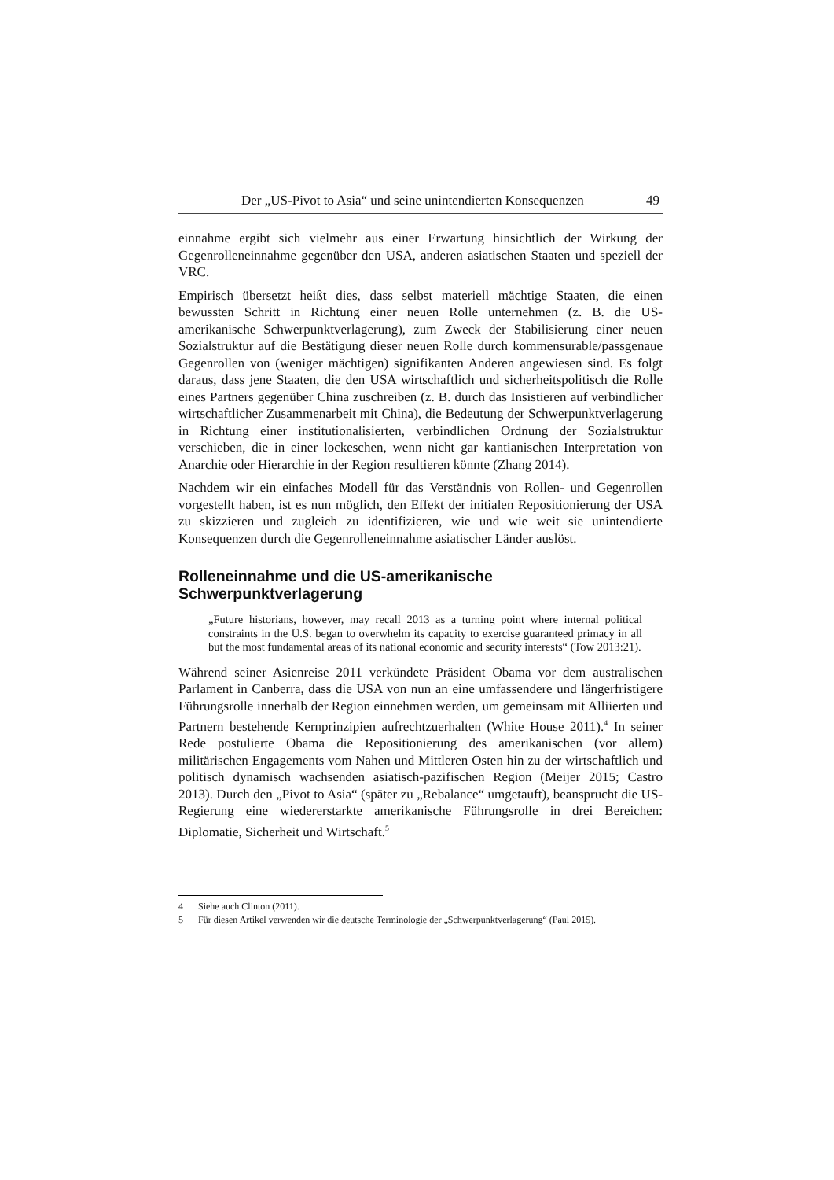Der „US-Pivot to Asia“ und seine unintendierten Konsequenzen 49
einnahme ergibt sich vielmehr aus einer Erwartung hinsichtlich der Wirkung der Gegenrolleneinnahme gegenüber den USA, anderen asiatischen Staaten und speziell der VRC.
Empirisch übersetzt heißt dies, dass selbst materiell mächtige Staaten, die einen bewussten Schritt in Richtung einer neuen Rolle unternehmen (z. B. die US-amerikanische Schwerpunktverlagerung), zum Zweck der Stabilisierung einer neuen Sozialstruktur auf die Bestätigung dieser neuen Rolle durch kommensurable/passgenaue Gegenrollen von (weniger mächtigen) signifikanten Anderen angewiesen sind. Es folgt daraus, dass jene Staaten, die den USA wirtschaftlich und sicherheitspolitisch die Rolle eines Partners gegenüber China zuschreiben (z. B. durch das Insistieren auf verbindlicher wirtschaftlicher Zusammenarbeit mit China), die Bedeutung der Schwerpunktverlagerung in Richtung einer institutionalisierten, verbindlichen Ordnung der Sozialstruktur verschieben, die in einer lockeschen, wenn nicht gar kantianischen Interpretation von Anarchie oder Hierarchie in der Region resultieren könnte (Zhang 2014).
Nachdem wir ein einfaches Modell für das Verständnis von Rollen- und Gegenrollen vorgestellt haben, ist es nun möglich, den Effekt der initialen Repositionierung der USA zu skizzieren und zugleich zu identifizieren, wie und wie weit sie unintendierte Konsequenzen durch die Gegenrolleneinnahme asiatischer Länder auslöst.
Rolleneinnahme und die US-amerikanische Schwerpunktverlagerung
„Future historians, however, may recall 2013 as a turning point where internal political constraints in the U.S. began to overwhelm its capacity to exercise guaranteed primacy in all but the most fundamental areas of its national economic and security interests“ (Tow 2013:21).
Während seiner Asienreise 2011 verkündete Präsident Obama vor dem australischen Parlament in Canberra, dass die USA von nun an eine umfassendere und längerfristigere Führungsrolle innerhalb der Region einnehmen werden, um gemeinsam mit Alliierten und Partnern bestehende Kernprinzipien aufrechtzuerhalten (White House 2011).<sup>4</sup> In seiner Rede postulierte Obama die Repositionierung des amerikanischen (vor allem) militärischen Engagements vom Nahen und Mittleren Osten hin zu der wirtschaftlich und politisch dynamisch wachsenden asiatisch-pazifischen Region (Meijer 2015; Castro 2013). Durch den „Pivot to Asia“ (später zu „Rebalance“ umgetauft), beansprucht die US-Regierung eine wiedererstarkte amerikanische Führungsrolle in drei Bereichen: Diplomatie, Sicherheit und Wirtschaft.<sup>5</sup>
4 Siehe auch Clinton (2011).
5 Für diesen Artikel verwenden wir die deutsche Terminologie der „Schwerpunktverlagerung“ (Paul 2015).